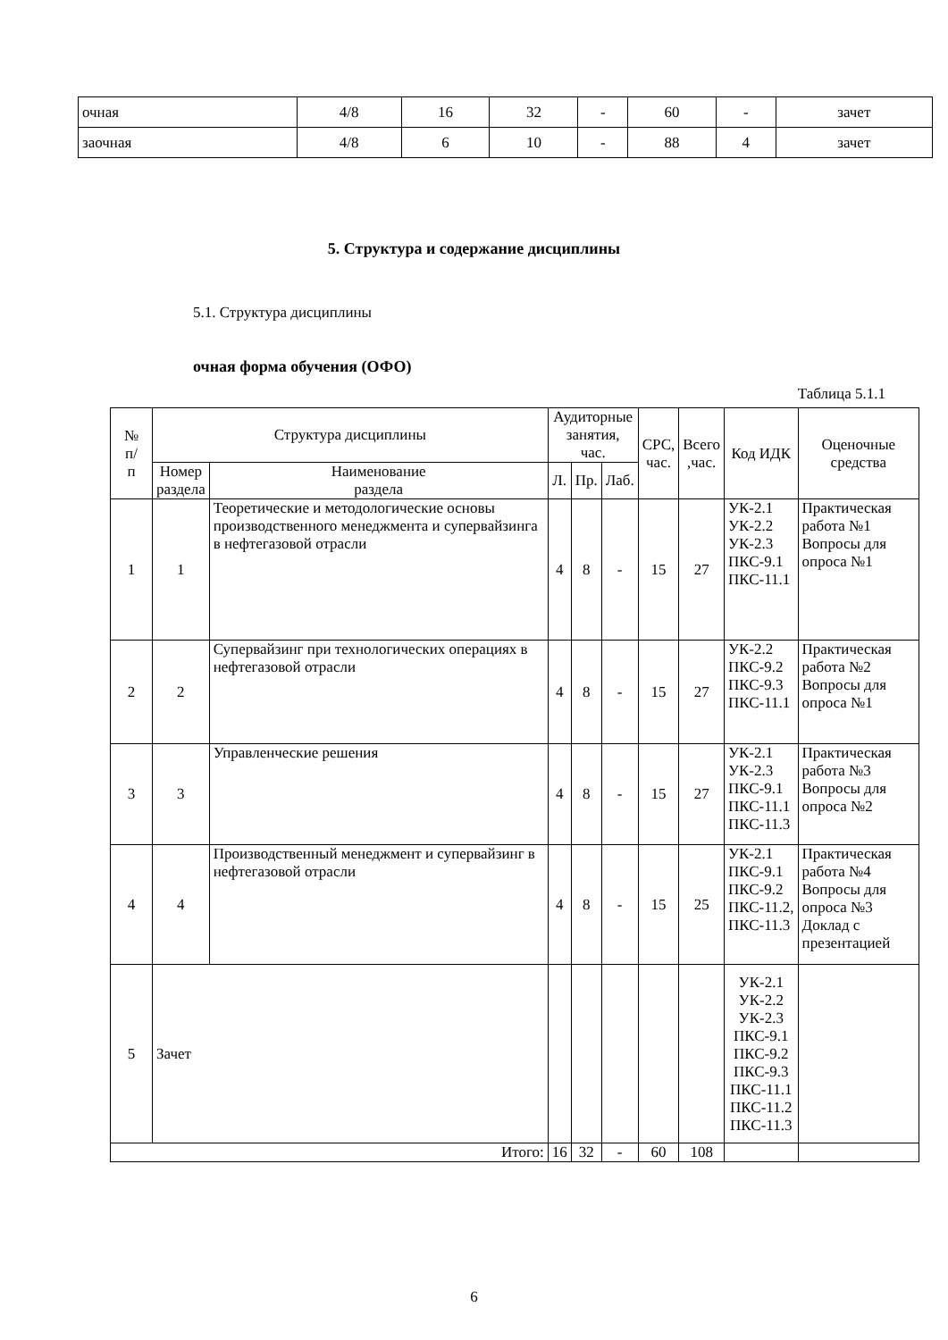| очная | 4/8 | 16 | 32 | - | 60 | - | зачет |
| заочная | 4/8 | 6 | 10 | - | 88 | 4 | зачет |
5. Структура и содержание дисциплины
5.1. Структура дисциплины
очная форма обучения (ОФО)
Таблица 5.1.1
| № п/ п | Структура дисциплины | | Аудиторные занятия, час. | | | СРС, час. | Всего ,час. | Код ИДК | Оценочные средства |
| --- | --- | --- | --- | --- | --- | --- | --- | --- | --- |
| | Номер раздела | Наименование раздела | Л. | Пр. | Лаб. | | | | |
| 1 | 1 | Теоретические и методологические основы производственного менеджмента и супервайзинга в нефтегазовой отрасли | 4 | 8 | - | 15 | 27 | УК-2.1 УК-2.2 УК-2.3 ПКС-9.1 ПКС-11.1 | Практическая работа №1 Вопросы для опроса №1 |
| 2 | 2 | Супервайзинг при технологических операциях в нефтегазовой отрасли | 4 | 8 | - | 15 | 27 | УК-2.2 ПКС-9.2 ПКС-9.3 ПКС-11.1 | Практическая работа №2 Вопросы для опроса №1 |
| 3 | 3 | Управленческие решения | 4 | 8 | - | 15 | 27 | УК-2.1 УК-2.3 ПКС-9.1 ПКС-11.1 ПКС-11.3 | Практическая работа №3 Вопросы для опроса №2 |
| 4 | 4 | Производственный менеджмент и супервайзинг в нефтегазовой отрасли | 4 | 8 | - | 15 | 25 | УК-2.1 ПКС-9.1 ПКС-9.2 ПКС-11.2, ПКС-11.3 | Практическая работа №4 Вопросы для опроса №3 Доклад с презентацией |
| 5 | Зачет | | | | | | | УК-2.1 УК-2.2 УК-2.3 ПКС-9.1 ПКС-9.2 ПКС-9.3 ПКС-11.1 ПКС-11.2 ПКС-11.3 | |
| Итого: | | | 16 | 32 | - | 60 | 108 | | |
6